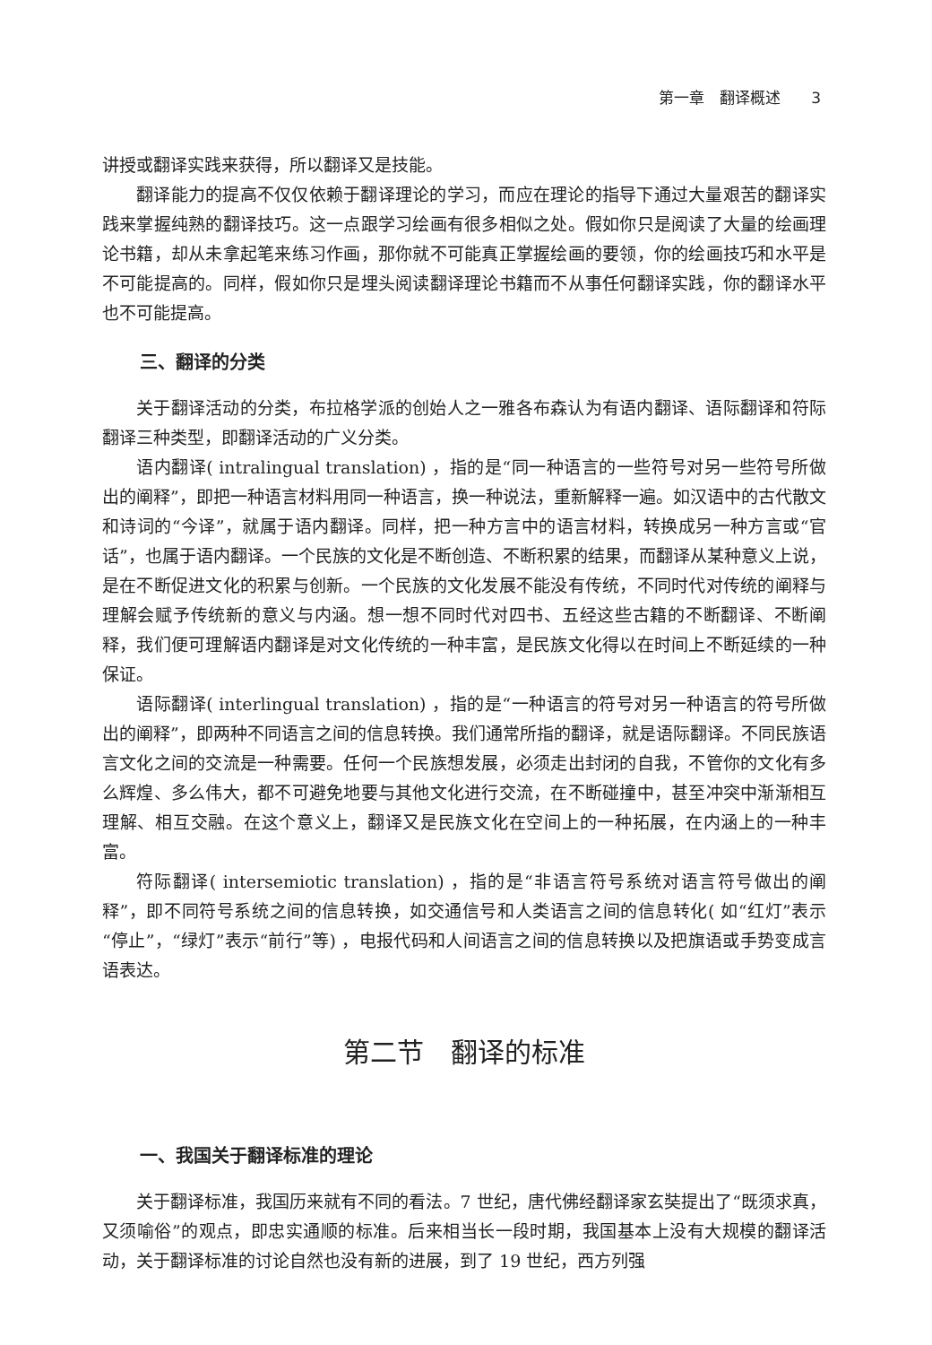第一章　翻译概述　　3
讲授或翻译实践来获得，所以翻译又是技能。
翻译能力的提高不仅仅依赖于翻译理论的学习，而应在理论的指导下通过大量艰苦的翻译实践来掌握纯熟的翻译技巧。这一点跟学习绘画有很多相似之处。假如你只是阅读了大量的绘画理论书籍，却从未拿起笔来练习作画，那你就不可能真正掌握绘画的要领，你的绘画技巧和水平是不可能提高的。同样，假如你只是埋头阅读翻译理论书籍而不从事任何翻译实践，你的翻译水平也不可能提高。
三、翻译的分类
关于翻译活动的分类，布拉格学派的创始人之一雅各布森认为有语内翻译、语际翻译和符际翻译三种类型，即翻译活动的广义分类。
语内翻译( intralingual translation) ，指的是“同一种语言的一些符号对另一些符号所做出的阐释”，即把一种语言材料用同一种语言，换一种说法，重新解释一遍。如汉语中的古代散文和诗词的“今译”，就属于语内翻译。同样，把一种方言中的语言材料，转换成另一种方言或“官话”，也属于语内翻译。一个民族的文化是不断创造、不断积累的结果，而翻译从某种意义上说，是在不断促进文化的积累与创新。一个民族的文化发展不能没有传统，不同时代对传统的阐释与理解会赋予传统新的意义与内涵。想一想不同时代对四书、五经这些古籍的不断翻译、不断阐释，我们便可理解语内翻译是对文化传统的一种丰富，是民族文化得以在时间上不断延续的一种保证。
语际翻译( interlingual translation) ，指的是“一种语言的符号对另一种语言的符号所做出的阐释”，即两种不同语言之间的信息转换。我们通常所指的翻译，就是语际翻译。不同民族语言文化之间的交流是一种需要。任何一个民族想发展，必须走出封闭的自我，不管你的文化有多么辉煌、多么伟大，都不可避免地要与其他文化进行交流，在不断碰撞中，甚至冲突中渐渐相互理解、相互交融。在这个意义上，翻译又是民族文化在空间上的一种拓展，在内涵上的一种丰富。
符际翻译( intersemiotic translation) ，指的是“非语言符号系统对语言符号做出的阐释”，即不同符号系统之间的信息转换，如交通信号和人类语言之间的信息转化( 如“红灯”表示“停止”，“绿灯”表示“前行”等) ，电报代码和人间语言之间的信息转换以及把旗语或手势变成言语表达。
第二节　翻译的标准
一、我国关于翻译标准的理论
关于翻译标准，我国历来就有不同的看法。7 世纪，唐代佛经翻译家玄奘提出了“既须求真，又须喻俗”的观点，即忠实通顺的标准。后来相当长一段时期，我国基本上没有大规模的翻译活动，关于翻译标准的讨论自然也没有新的进展，到了 19 世纪，西方列强